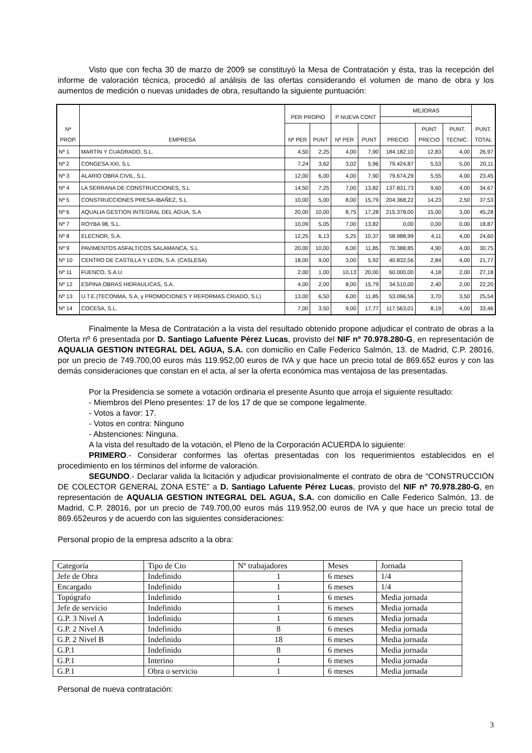Visto que con fecha 30 de marzo de 2009 se constituyó la Mesa de Contratación y ésta, tras la recepción del informe de valoración técnica, procedió al análisis de las ofertas considerando el volumen de mano de obra y los aumentos de medición o nuevas unidades de obra, resultando la siguiente puntuación:
| Nª PROP. | EMPRESA | PER PROPIO | | P NUEVA CONT | | MEJORAS | | | PUNT. TOTAL |
| --- | --- | --- | --- | --- | --- | --- | --- | --- | --- |
| | | Nº PER | PUNT | Nº PER | PUNT | PRECIO | PUNT PRECIO | PUNT. TECNIC. | |
| Nº 1 | MARTIN Y CUADRADO, S.L. | 4,50 | 2,25 | 4,00 | 7,90 | 184.182,10 | 12,83 | 4,00 | 26,97 |
| Nº 2 | CONGESA XXI, S.L | 7,24 | 3,62 | 3,02 | 5,96 | 79.424,87 | 5,53 | 5,00 | 20,11 |
| Nº 3 | ALARIO OBRA CIVIL, S.L. | 12,00 | 6,00 | 4,00 | 7,90 | 79.674,29 | 5,55 | 4,00 | 23,45 |
| Nº 4 | LA SERRANA DE CONSTRUCCIONES, S.L | 14,50 | 7,25 | 7,00 | 13,82 | 137.831,73 | 9,60 | 4,00 | 34,67 |
| Nº 5 | CONSTRUCCIONES PRESA-IBAÑEZ, S.L | 10,00 | 5,00 | 8,00 | 15,79 | 204.368,22 | 14,23 | 2,50 | 37,53 |
| Nº 6 | AQUALIA GESTION INTEGRAL DEL AGUA, S.A | 20,00 | 10,00 | 8,75 | 17,28 | 215.378,00 | 15,00 | 3,00 | 45,28 |
| Nº 7 | ROYBA 98, S.L. | 10,09 | 5,05 | 7,00 | 13,82 | 0,00 | 0,00 | 0,00 | 18,87 |
| Nº 8 | ELECNOR, S.A. | 12,25 | 6,13 | 5,25 | 10,37 | 58.988,99 | 4,11 | 4,00 | 24,60 |
| Nº 9 | PAVIMENTOS ASFALTICOS SALAMANCA, S.L | 20,00 | 10,00 | 6,00 | 11,85 | 70.388,85 | 4,90 | 4,00 | 30,75 |
| Nº 10 | CENTRO DE CASTILLA Y LEON, S.A. (CASLESA) | 18,00 | 9,00 | 3,00 | 5,92 | 40.832,56 | 2,84 | 4,00 | 21,77 |
| Nº 11 | FUENCO, S.A.U | 2,00 | 1,00 | 10,13 | 20,00 | 60.000,00 | 4,18 | 2,00 | 27,18 |
| Nº 12 | ESPINA OBRAS HIDRAULICAS, S.A. | 4,00 | 2,00 | 8,00 | 15,79 | 34.510,00 | 2,40 | 2,00 | 22,20 |
| Nº 13 | U.T.E.(TECONMA, S.A, y PROMOCIONES Y REFORMAS CRIADO, S.L) | 13,00 | 6,50 | 6,00 | 11,85 | 53.096,56 | 3,70 | 3,50 | 25,54 |
| Nº 14 | COCESA, S.L. | 7,00 | 3,50 | 9,00 | 17,77 | 117.563,01 | 8,19 | 4,00 | 33,46 |
Finalmente la Mesa de Contratación a la vista del resultado obtenido propone adjudicar el contrato de obras a la Oferta nº 6 presentada por D. Santiago Lafuente Pérez Lucas, provisto del NIF nº 70.978.280-G, en representación de AQUALIA GESTION INTEGRAL DEL AGUA, S.A. con domicilio en Calle Federico Salmón, 13. de Madrid, C.P. 28016, por un precio de 749.700,00 euros más 119.952,00 euros de IVA y que hace un precio total de 869.652 euros y con las demás consideraciones que constan en el acta, al ser la oferta económica mas ventajosa de las presentadas.
Por la Presidencia se somete a votación ordinaria el presente Asunto que arroja el siguiente resultado:
- Miembros del Pleno presentes: 17 de los 17 de que se compone legalmente.
- Votos a favor: 17.
- Votos en contra: Ninguno
- Abstenciones: Ninguna.
A la vista del resultado de la votación, el Pleno de la Corporación ACUERDA lo siguiente:
PRIMERO.- Considerar conformes las ofertas presentadas con los requerimientos establecidos en el procedimiento en los términos del informe de valoración.
SEGUNDO.- Declarar valida la licitación y adjudicar provisionalmente el contrato de obra de “CONSTRUCCIÓN DE COLECTOR GENERAL ZONA ESTE” a D. Santiago Lafuente Pérez Lucas, provisto del NIF nº 70.978.280-G, en representación de AQUALIA GESTION INTEGRAL DEL AGUA, S.A. con domicilio en Calle Federico Salmón, 13. de Madrid, C.P. 28016, por un precio de 749.700,00 euros más 119.952,00 euros de IVA y que hace un precio total de 869.652euros y de acuerdo con las siguientes consideraciones:
Personal propio de la empresa adscrito a la obra:
| Categoría | Tipo de Cto | Nº trabajadores | Meses | Jornada |
| Jefe de Obra | Indefinido | 1 | 6 meses | 1/4 |
| Encargado | Indefinido | 1 | 6 meses | 1/4 |
| Topógrafo | Indefinido | 1 | 6 meses | Media jornada |
| Jefe de servicio | Indefinido | 1 | 6 meses | Media jornada |
| G.P. 3 Nivel A | Indefinido | 1 | 6 meses | Media jornada |
| G.P. 2 Nivel A | Indefinido | 8 | 6 meses | Media jornada |
| G.P. 2 Nivel B | Indefinido | 18 | 6 meses | Media jornada |
| G.P.1 | Indefinido | 8 | 6 meses | Media jornada |
| G.P.1 | Interino | 1 | 6 meses | Media jornada |
| G.P.1 | Obra o servicio | 1 | 6 meses | Media jornada |
Personal de nueva contratación:
3